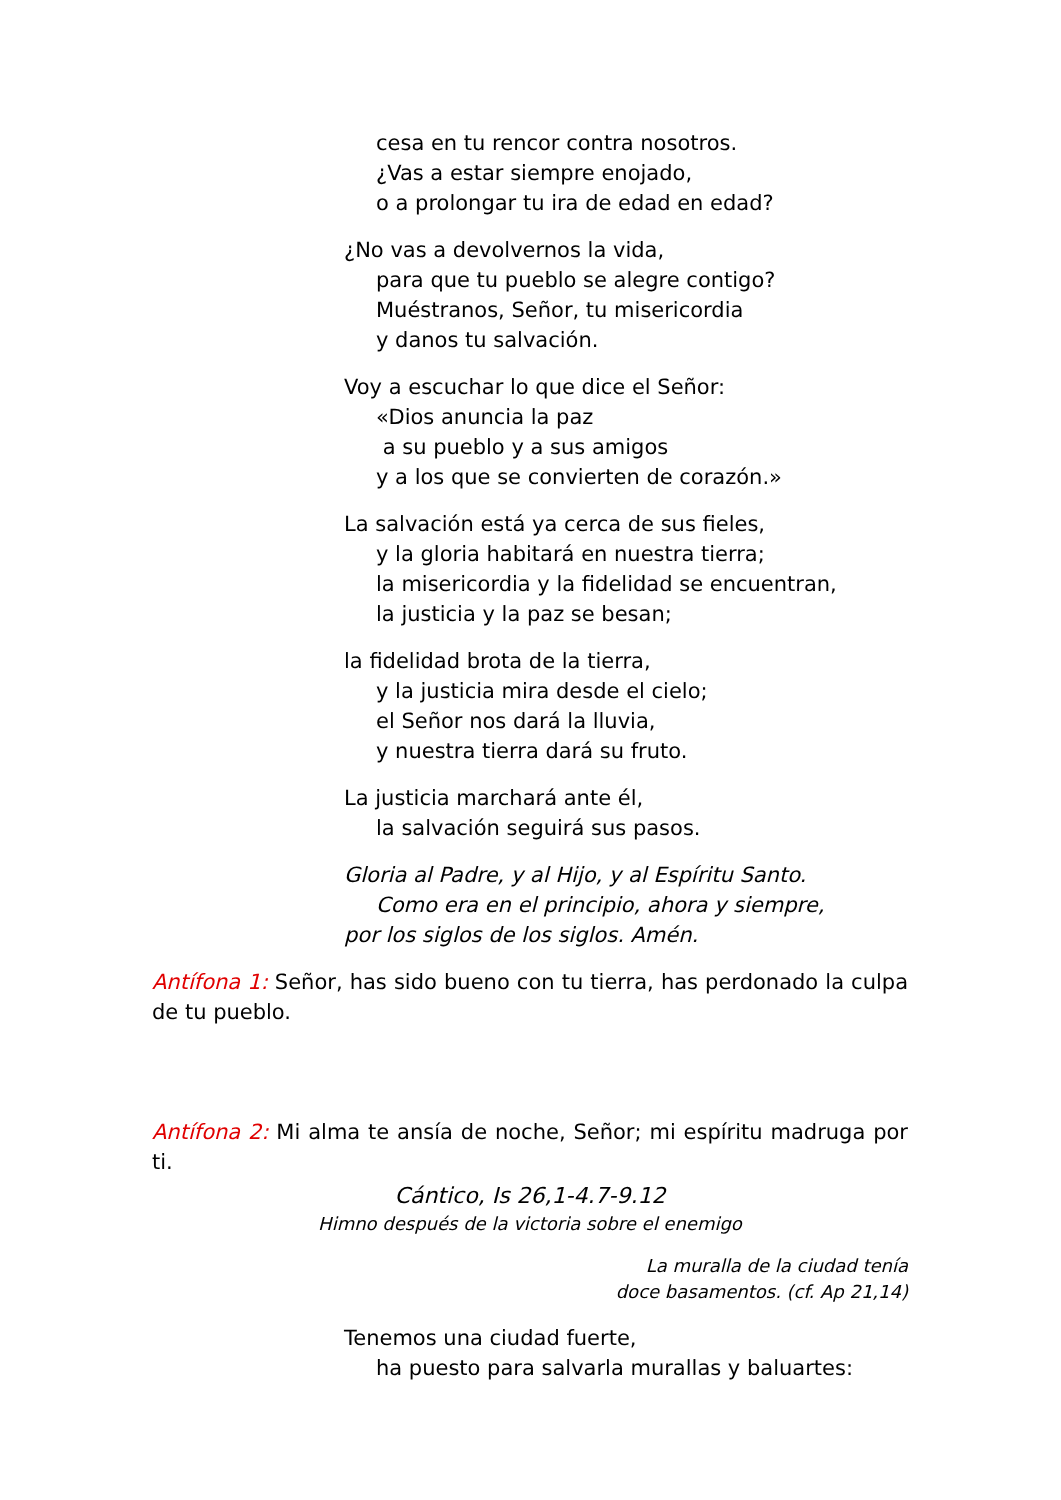cesa en tu rencor contra nosotros.
¿Vas a estar siempre enojado,
o a prolongar tu ira de edad en edad?
¿No vas a devolvernos la vida,
para que tu pueblo se alegre contigo?
Muéstranos, Señor, tu misericordia
y danos tu salvación.
Voy a escuchar lo que dice el Señor:
«Dios anuncia la paz
a su pueblo y a sus amigos
y a los que se convierten de corazón.»
La salvación está ya cerca de sus fieles,
y la gloria habitará en nuestra tierra;
la misericordia y la fidelidad se encuentran,
la justicia y la paz se besan;
la fidelidad brota de la tierra,
y la justicia mira desde el cielo;
el Señor nos dará la lluvia,
y nuestra tierra dará su fruto.
La justicia marchará ante él,
la salvación seguirá sus pasos.
Gloria al Padre, y al Hijo, y al Espíritu Santo.
Como era en el principio, ahora y siempre,
por los siglos de los siglos. Amén.
Antífona 1: Señor, has sido bueno con tu tierra, has perdonado la culpa de tu pueblo.
Antífona 2: Mi alma te ansía de noche, Señor; mi espíritu madruga por ti.
Cántico, Is 26,1-4.7-9.12
Himno después de la victoria sobre el enemigo
La muralla de la ciudad tenía
doce basamentos. (cf. Ap 21,14)
Tenemos una ciudad fuerte,
ha puesto para salvarla murallas y baluartes: